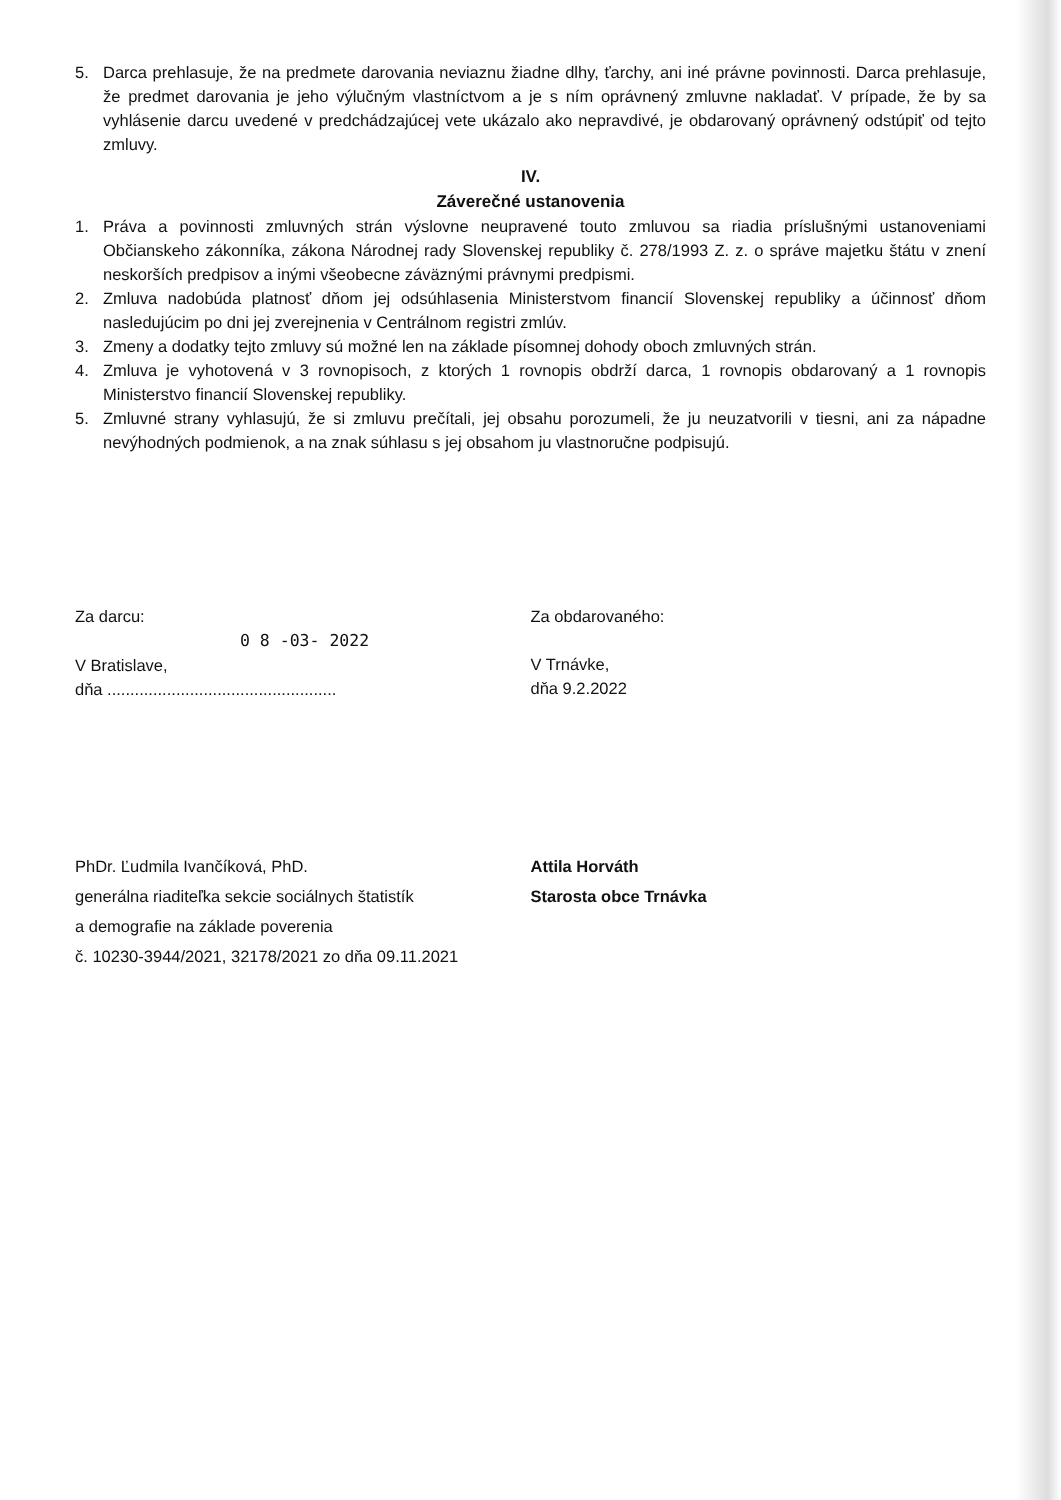5. Darca prehlasuje, že na predmete darovania neviaznu žiadne dlhy, ťarchy, ani iné právne povinnosti. Darca prehlasuje, že predmet darovania je jeho výlučným vlastníctvom a je s ním oprávnený zmluvne nakladať. V prípade, že by sa vyhlásenie darcu uvedené v predchádzajúcej vete ukázalo ako nepravdivé, je obdarovaný oprávnený odstúpiť od tejto zmluvy.
IV.
Záverečné ustanovenia
1. Práva a povinnosti zmluvných strán výslovne neupravené touto zmluvou sa riadia príslušnými ustanoveniami Občianskeho zákonníka, zákona Národnej rady Slovenskej republiky č. 278/1993 Z. z. o správe majetku štátu v znení neskorších predpisov a inými všeobecne záväznými právnymi predpismi.
2. Zmluva nadobúda platnosť dňom jej odsúhlasenia Ministerstvom financií Slovenskej republiky a účinnosť dňom nasledujúcim po dni jej zverejnenia v Centrálnom registri zmlúv.
3. Zmeny a dodatky tejto zmluvy sú možné len na základe písomnej dohody oboch zmluvných strán.
4. Zmluva je vyhotovená v 3 rovnopisoch, z ktorých 1 rovnopis obdrží darca, 1 rovnopis obdarovaný a 1 rovnopis Ministerstvo financií Slovenskej republiky.
5. Zmluvné strany vyhlasujú, že si zmluvu prečítali, jej obsahu porozumeli, že ju neuzatvorili v tiesni, ani za nápadne nevýhodných podmienok, a na znak súhlasu s jej obsahom ju vlastnoručne podpisujú.
Za darcu:
0 8 -03- 2022
V Bratislave,
dňa ..................................................
Za obdarovaného:
V Trnávke,
dňa 9.2.2022
PhDr. Ľudmila Ivančíková, PhD.
generálna riaditeľka sekcie sociálnych štatistík
a demografie na základe poverenia
č. 10230-3944/2021, 32178/2021 zo dňa 09.11.2021
Attila Horváth
Starosta obce Trnávka